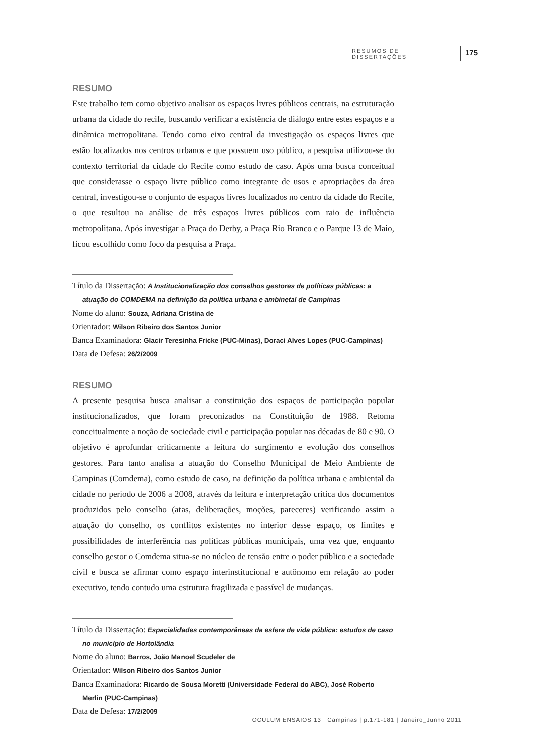RESUMOS DE DISSERTAÇÕES 175
RESUMO
Este trabalho tem como objetivo analisar os espaços livres públicos centrais, na estruturação urbana da cidade do recife, buscando verificar a existência de diálogo entre estes espaços e a dinâmica metropolitana. Tendo como eixo central da investigação os espaços livres que estão localizados nos centros urbanos e que possuem uso público, a pesquisa utilizou-se do contexto territorial da cidade do Recife como estudo de caso. Após uma busca conceitual que considerasse o espaço livre público como integrante de usos e apropriações da área central, investigou-se o conjunto de espaços livres localizados no centro da cidade do Recife, o que resultou na análise de três espaços livres públicos com raio de influência metropolitana. Após investigar a Praça do Derby, a Praça Rio Branco e o Parque 13 de Maio, ficou escolhido como foco da pesquisa a Praça.
Título da Dissertação: A Institucionalização dos conselhos gestores de políticas públicas: a atuação do COMDEMA na definição da política urbana e ambinetal de Campinas
Nome do aluno: Souza, Adriana Cristina de
Orientador: Wilson Ribeiro dos Santos Junior
Banca Examinadora: Glacir Teresinha Fricke (PUC-Minas), Doraci Alves Lopes (PUC-Campinas)
Data de Defesa: 26/2/2009
RESUMO
A presente pesquisa busca analisar a constituição dos espaços de participação popular institucionalizados, que foram preconizados na Constituição de 1988. Retoma conceitualmente a noção de sociedade civil e participação popular nas décadas de 80 e 90. O objetivo é aprofundar criticamente a leitura do surgimento e evolução dos conselhos gestores. Para tanto analisa a atuação do Conselho Municipal de Meio Ambiente de Campinas (Comdema), como estudo de caso, na definição da política urbana e ambiental da cidade no período de 2006 a 2008, através da leitura e interpretação crítica dos documentos produzidos pelo conselho (atas, deliberações, moções, pareceres) verificando assim a atuação do conselho, os conflitos existentes no interior desse espaço, os limites e possibilidades de interferência nas políticas públicas municipais, uma vez que, enquanto conselho gestor o Comdema situa-se no núcleo de tensão entre o poder público e a sociedade civil e busca se afirmar como espaço interinstitucional e autônomo em relação ao poder executivo, tendo contudo uma estrutura fragilizada e passível de mudanças.
Título da Dissertação: Espacialidades contemporâneas da esfera de vida pública: estudos de caso no município de Hortolândia
Nome do aluno: Barros, João Manoel Scudeler de
Orientador: Wilson Ribeiro dos Santos Junior
Banca Examinadora: Ricardo de Sousa Moretti (Universidade Federal do ABC), José Roberto Merlin (PUC-Campinas)
Data de Defesa: 17/2/2009
OCULUM ENSAIOS 13 | Campinas | p.171-181 | Janeiro_Junho 2011